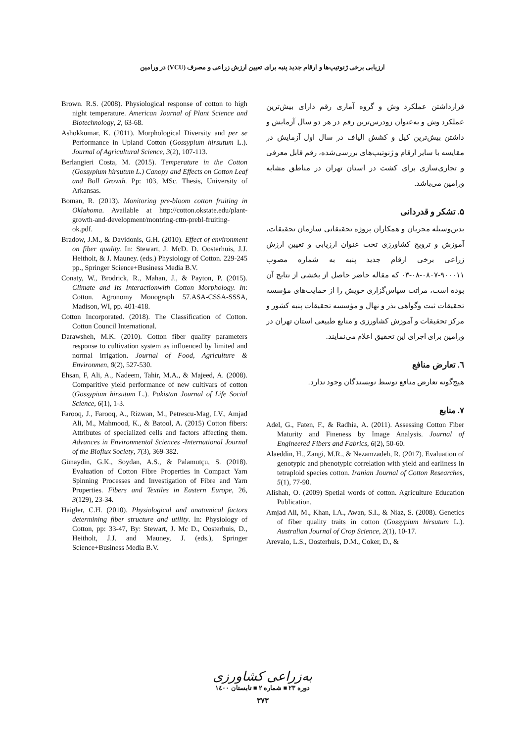ارزیابی برخی ژنوتیپ‌ها و ارقام جدید پنبه برای تعیین ارزش زراعی و مصرف (VCU) در ورامین
Brown. R.S. (2008). Physiological response of cotton to high night temperature. American Journal of Plant Science and Biotechnology, 2, 63-68.
Ashokkumar, K. (2011). Morphological Diversity and per se Performance in Upland Cotton (Gossypium hirsutum L.). Journal of Agricultural Science, 3(2), 107-113.
Berlangieri Costa, M. (2015). Temperature in the Cotton (Gossypium hirsutum L.) Canopy and Effects on Cotton Leaf and Boll Growth. Pp: 103, MSc. Thesis, University of Arkansas.
Boman, R. (2013). Monitoring pre-bloom cotton fruiting in Oklahoma. Available at http://cotton.okstate.edu/plant-growth-and-development/montring-cttn-prebl-fruiting-ok.pdf.
Bradow, J.M., & Davidonis, G.H. (2010). Effect of environment on fiber quality. In: Stewart, J. McD. D. Oosterhuis, J.J. Heitholt, & J. Mauney. (eds.) Physiology of Cotton. 229-245 pp., Springer Science+Business Media B.V.
Conaty, W., Brodrick, R., Mahan, J., & Payton, P. (2015). Climate and Its Interactionwith Cotton Morphology. In: Cotton. Agronomy Monograph 57.ASA-CSSA-SSSA, Madison, WI, pp. 401-418.
Cotton Incorporated. (2018). The Classification of Cotton. Cotton Council International.
Darawsheh, M.K. (2010). Cotton fiber quality parameters response to cultivation system as influenced by limited and normal irrigation. Journal of Food, Agriculture & Environmen, 8(2), 527-530.
Ehsan, F, Ali, A., Nadeem, Tahir, M.A., & Majeed, A. (2008). Comparitive yield performance of new cultivars of cotton (Gossypium hirsutum L.). Pakistan Journal of Life Social Science, 6(1), 1-3.
Farooq, J., Farooq, A., Rizwan, M., Petrescu-Mag, I.V., Amjad Ali, M., Mahmood, K., & Batool, A. (2015) Cotton fibers: Attributes of specialized cells and factors affecting them. Advances in Environmental Sciences -International Journal of the Bioflux Society, 7(3), 369-382.
Günaydin, G.K., Soydan, A.S., & Palamutçu, S. (2018). Evaluation of Cotton Fibre Properties in Compact Yarn Spinning Processes and Investigation of Fibre and Yarn Properties. Fibers and Textiles in Eastern Europe, 26, 3(129), 23-34.
Haigler, C.H. (2010). Physiological and anatomical factors determining fiber structure and utility. In: Physiology of Cotton, pp: 33-47, By: Stewart, J. Mc D., Oosterhuis, D., Heitholt, J.J. and Mauney, J. (eds.), Springer Science+Business Media B.V.
قرارداشتن عملکرد وش و گروه آماری رقم دارای بیش‌ترین عملکرد وش و به‌عنوان زودرس‌ترین رقم در هر دو سال آزمایش و داشتن بیش‌ترین کیل و کشش الیاف در سال اول آزمایش در مقایسه با سایر ارقام و ژنوتیپ‌های بررسی‌شده، رقم قابل معرفی و تجاری‌سازی برای کشت در استان تهران در مناطق مشابه ورامین می‌باشد.
۵. تشکر و قدردانی
بدین‌وسیله مجریان و همکاران پروژه تحقیقاتی سازمان تحقیقات، آموزش و ترویج کشاورزی تحت عنوان ارزیابی و تعیین ارزش زراعی برخی ارقام جدید پنبه به شماره مصوب ۹۰۰۰۱۱-۰۸۰۷-۰۸-۰۳ که مقاله حاضر حاصل از بخشی از نتایج آن بوده است، مراتب سپاس‌گزاری خویش را از حمایت‌های مؤسسه تحقیقات ثبت وگواهی بذر و نهال و مؤسسه تحقیقات پنبه کشور و مرکز تحقیقات و آموزش کشاورزی و منابع طبیعی استان تهران در ورامین برای اجرای این تحقیق اعلام می‌نمایند.
٦. تعارض منافع
هیچ‌گونه تعارض منافع توسط نویسندگان وجود ندارد.
۷. منابع
Adel, G., Faten, F., & Radhia, A. (2011). Assessing Cotton Fiber Maturity and Fineness by Image Analysis. Journal of Engineered Fibers and Fabrics, 6(2), 50-60.
Alaeddin, H., Zangi, M.R., & Nezamzadeh, R. (2017). Evaluation of genotypic and phenotypic correlation with yield and earliness in tetraploid species cotton. Iranian Journal of Cotton Researches, 5(1), 77-90.
Alishah, O. (2009) Spetial words of cotton. Agriculture Education Publication.
Amjad Ali, M., Khan, I.A., Awan, S.I., & Niaz, S. (2008). Genetics of fiber quality traits in cotton (Gossypium hirsutum L.). Australian Journal of Crop Science, 2(1), 10-17.
Arevalo, L.S., Oosterhuis, D.M., Coker, D., &
به‌زراعی کشاورزی
دوره ۲۳ ■ شماره ۲ ■ تابستان ۱٤۰۰
۳۷۳